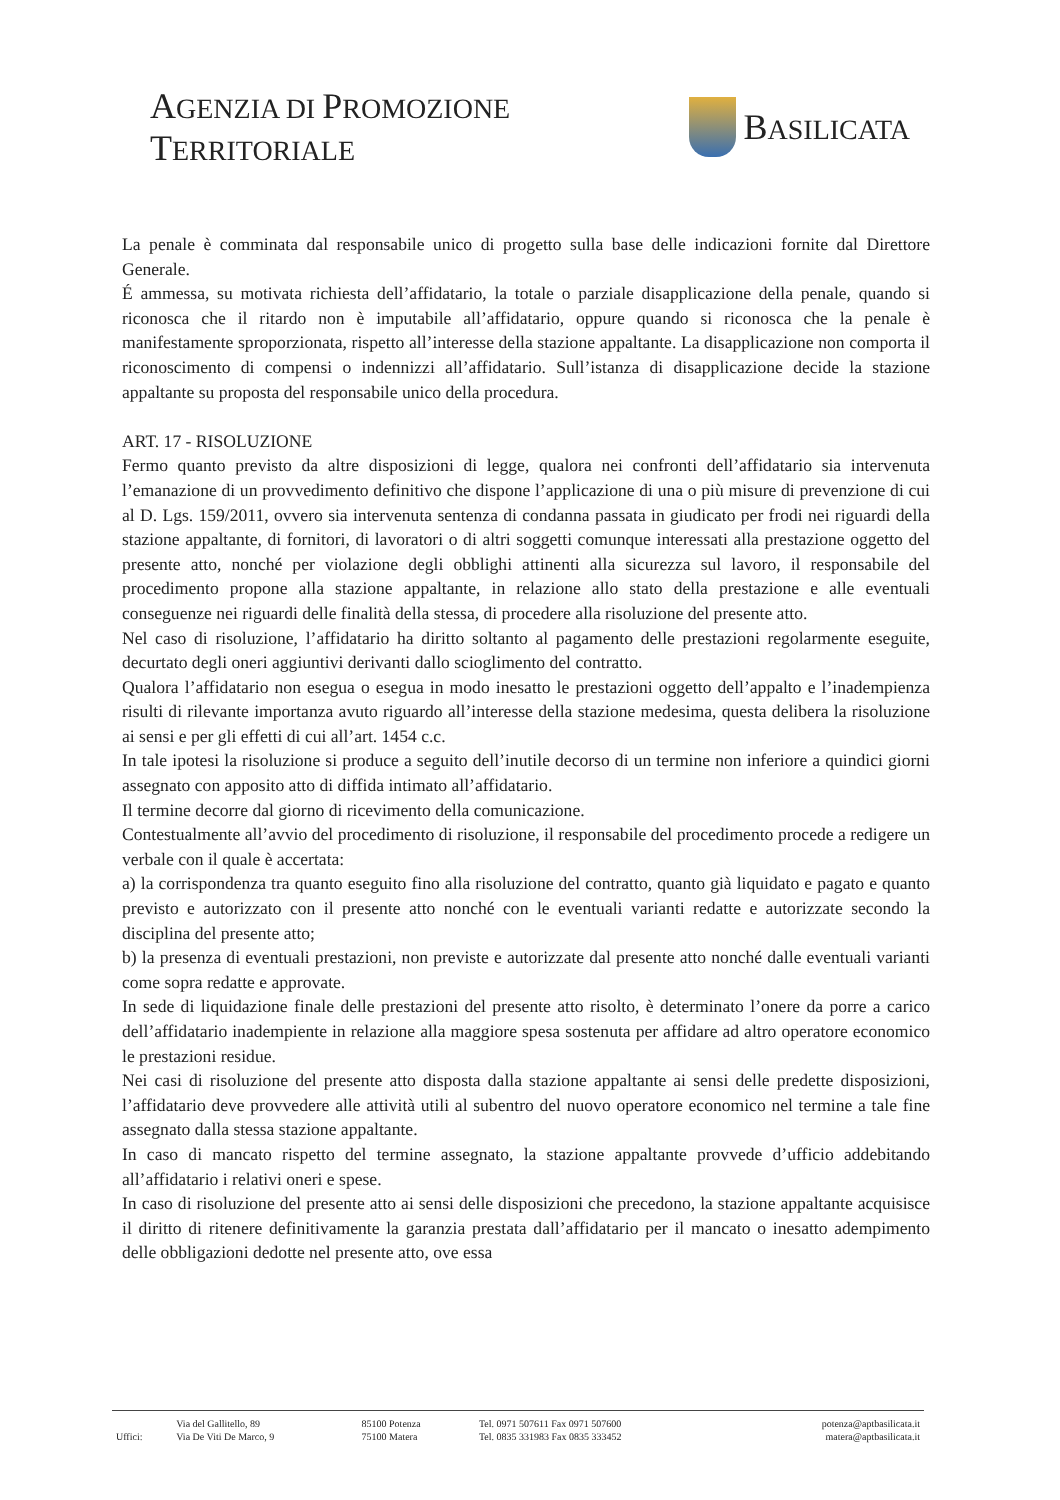AGENZIA DI PROMOZIONE TERRITORIALE
BASILICATA
La penale è comminata dal responsabile unico di progetto sulla base delle indicazioni fornite dal Direttore Generale.
É ammessa, su motivata richiesta dell’affidatario, la totale o parziale disapplicazione della penale, quando si riconosca che il ritardo non è imputabile all’affidatario, oppure quando si riconosca che la penale è manifestamente sproporzionata, rispetto all’interesse della stazione appaltante. La disapplicazione non comporta il riconoscimento di compensi o indennizzi all’affidatario. Sull’istanza di disapplicazione decide la stazione appaltante su proposta del responsabile unico della procedura.
ART. 17 - RISOLUZIONE
Fermo quanto previsto da altre disposizioni di legge, qualora nei confronti dell’affidatario sia intervenuta l’emanazione di un provvedimento definitivo che dispone l’applicazione di una o più misure di prevenzione di cui al D. Lgs. 159/2011, ovvero sia intervenuta sentenza di condanna passata in giudicato per frodi nei riguardi della stazione appaltante, di fornitori, di lavoratori o di altri soggetti comunque interessati alla prestazione oggetto del presente atto, nonché per violazione degli obblighi attinenti alla sicurezza sul lavoro, il responsabile del procedimento propone alla stazione appaltante, in relazione allo stato della prestazione e alle eventuali conseguenze nei riguardi delle finalità della stessa, di procedere alla risoluzione del presente atto.
Nel caso di risoluzione, l’affidatario ha diritto soltanto al pagamento delle prestazioni regolarmente eseguite, decurtato degli oneri aggiuntivi derivanti dallo scioglimento del contratto.
Qualora l’affidatario non esegua o esegua in modo inesatto le prestazioni oggetto dell’appalto e l’inadempienza risulti di rilevante importanza avuto riguardo all’interesse della stazione medesima, questa delibera la risoluzione ai sensi e per gli effetti di cui all’art. 1454 c.c.
In tale ipotesi la risoluzione si produce a seguito dell’inutile decorso di un termine non inferiore a quindici giorni assegnato con apposito atto di diffida intimato all’affidatario.
Il termine decorre dal giorno di ricevimento della comunicazione.
Contestualmente all’avvio del procedimento di risoluzione, il responsabile del procedimento procede a redigere un verbale con il quale è accertata:
a) la corrispondenza tra quanto eseguito fino alla risoluzione del contratto, quanto già liquidato e pagato e quanto previsto e autorizzato con il presente atto nonché con le eventuali varianti redatte e autorizzate secondo la disciplina del presente atto;
b) la presenza di eventuali prestazioni, non previste e autorizzate dal presente atto nonché dalle eventuali varianti come sopra redatte e approvate.
In sede di liquidazione finale delle prestazioni del presente atto risolto, è determinato l’onere da porre a carico dell’affidatario inadempiente in relazione alla maggiore spesa sostenuta per affidare ad altro operatore economico le prestazioni residue.
Nei casi di risoluzione del presente atto disposta dalla stazione appaltante ai sensi delle predette disposizioni, l’affidatario deve provvedere alle attività utili al subentro del nuovo operatore economico nel termine a tale fine assegnato dalla stessa stazione appaltante.
In caso di mancato rispetto del termine assegnato, la stazione appaltante provvede d’ufficio addebitando all’affidatario i relativi oneri e spese.
In caso di risoluzione del presente atto ai sensi delle disposizioni che precedono, la stazione appaltante acquisisce il diritto di ritenere definitivamente la garanzia prestata dall’affidatario per il mancato o inesatto adempimento delle obbligazioni dedotte nel presente atto, ove essa
| | Via del Gallitello, 89 | 85100 Potenza | Tel. 0971 507611 Fax 0971 507600 | potenza@aptbasilicata.it |
| Uffici: | Via De Viti De Marco, 9 | 75100 Matera | Tel. 0835 331983 Fax 0835 333452 | matera@aptbasilicata.it |